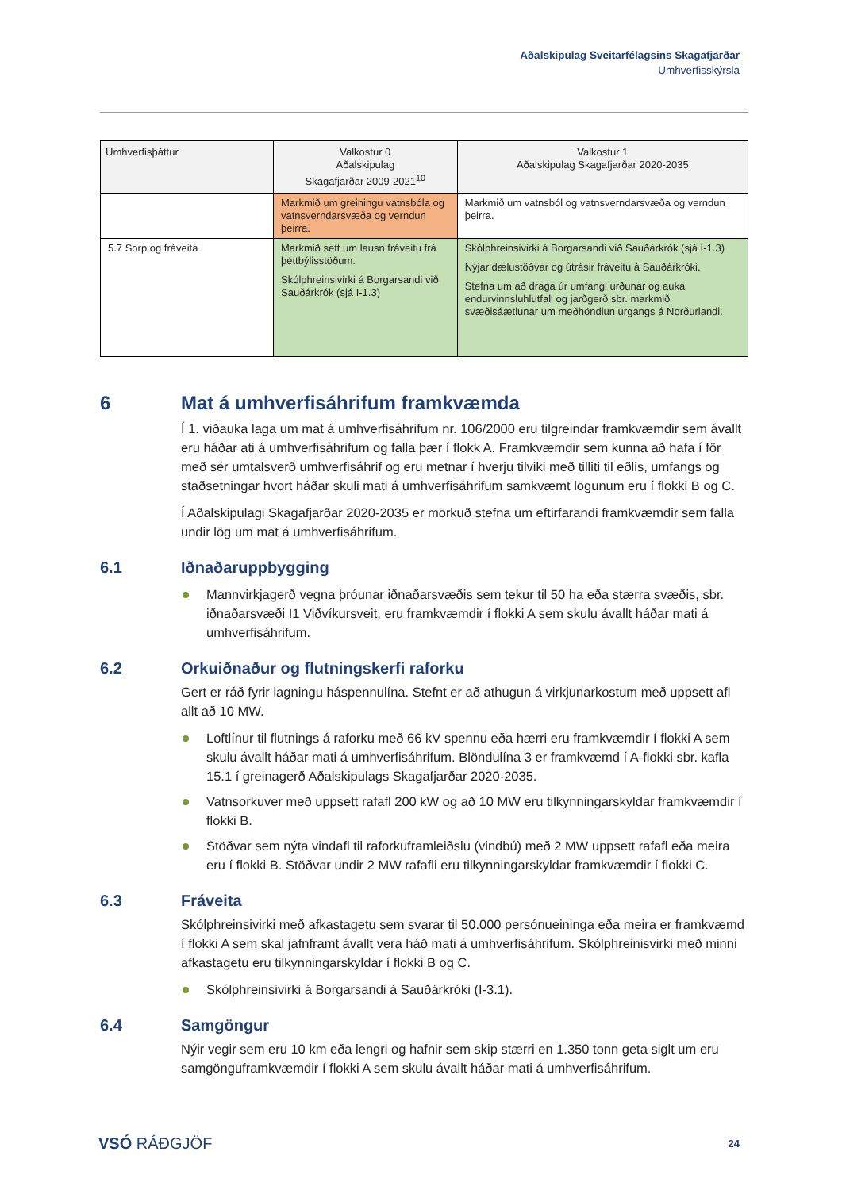Aðalskipulag Sveitarfélagsins Skagafjarðar
Umhverfisskýrsla
| Umhverfisþáttur | Valkostur 0 Aðalskipulag Skagafjarðar 2009-2021<sup>10</sup> | Valkostur 1 Aðalskipulag Skagafjarðar 2020-2035 |
| --- | --- | --- |
| | Markmið um greiningu vatnsbóla og vatnsverndarsvæða og verndun þeirra. | Markmið um vatnsból og vatnsverndarsvæða og verndun þeirra. |
| 5.7 Sorp og fráveita | Markmið sett um lausn fráveitu frá þéttbýlisstöðum. Skólphreinsivirki á Borgarsandi við Sauðárkrók (sjá I-1.3) | Skólphreinsivirki á Borgarsandi við Sauðárkrók (sjá I-1.3) Nýjar dælustöðvar og útrásir fráveitu á Sauðárkróki. Stefna um að draga úr umfangi urðunar og auka endurvinnsluhlutfall og jarðgerð sbr. markmið svæðisáætlunar um meðhöndlun úrgangs á Norðurlandi. |
6 Mat á umhverfisáhrifum framkvæmda
Í 1. viðauka laga um mat á umhverfisáhrifum nr. 106/2000 eru tilgreindar framkvæmdir sem ávallt eru háðar ati á umhverfisáhrifum og falla þær í flokk A. Framkvæmdir sem kunna að hafa í för með sér umtalsverð umhverfisáhrif og eru metnar í hverju tilviki með tilliti til eðlis, umfangs og staðsetningar hvort háðar skuli mati á umhverfisáhrifum samkvæmt lögunum eru í flokki B og C.
Í Aðalskipulagi Skagafjarðar 2020-2035 er mörkuð stefna um eftirfarandi framkvæmdir sem falla undir lög um mat á umhverfisáhrifum.
6.1 Iðnaðaruppbygging
Mannvirkjagerð vegna þróunar iðnaðarsvæðis sem tekur til 50 ha eða stærra svæðis, sbr. iðnaðarsvæði I1 Viðvíkursveit, eru framkvæmdir í flokki A sem skulu ávallt háðar mati á umhverfisáhrifum.
6.2 Orkuiðnaður og flutningskerfi raforku
Gert er ráð fyrir lagningu háspennulína. Stefnt er að athugun á virkjunarkostum með uppsett afl allt að 10 MW.
Loftlínur til flutnings á raforku með 66 kV spennu eða hærri eru framkvæmdir í flokki A sem skulu ávallt háðar mati á umhverfisáhrifum. Blöndulína 3 er framkvæmd í A-flokki sbr. kafla 15.1 í greinagerð Aðalskipulags Skagafjarðar 2020-2035.
Vatnsorkuver með uppsett rafafl 200 kW og að 10 MW eru tilkynningarskyldar framkvæmdir í flokki B.
Stöðvar sem nýta vindafl til raforkuframleiðslu (vindbú) með 2 MW uppsett rafafl eða meira eru í flokki B. Stöðvar undir 2 MW rafafli eru tilkynningarskyldar framkvæmdir í flokki C.
6.3 Fráveita
Skólphreinsivirki með afkastagetu sem svarar til 50.000 persónueininga eða meira er framkvæmd í flokki A sem skal jafnframt ávallt vera háð mati á umhverfisáhrifum. Skólphreinisvirki með minni afkastagetu eru tilkynningarskyldar í flokki B og C.
Skólphreinsivirki á Borgarsandi á Sauðárkróki (I-3.1).
6.4 Samgöngur
Nýir vegir sem eru 10 km eða lengri og hafnir sem skip stærri en 1.350 tonn geta siglt um eru samgönguframkvæmdir í flokki A sem skulu ávallt háðar mati á umhverfisáhrifum.
VSÓ RÁÐGJÖF
24